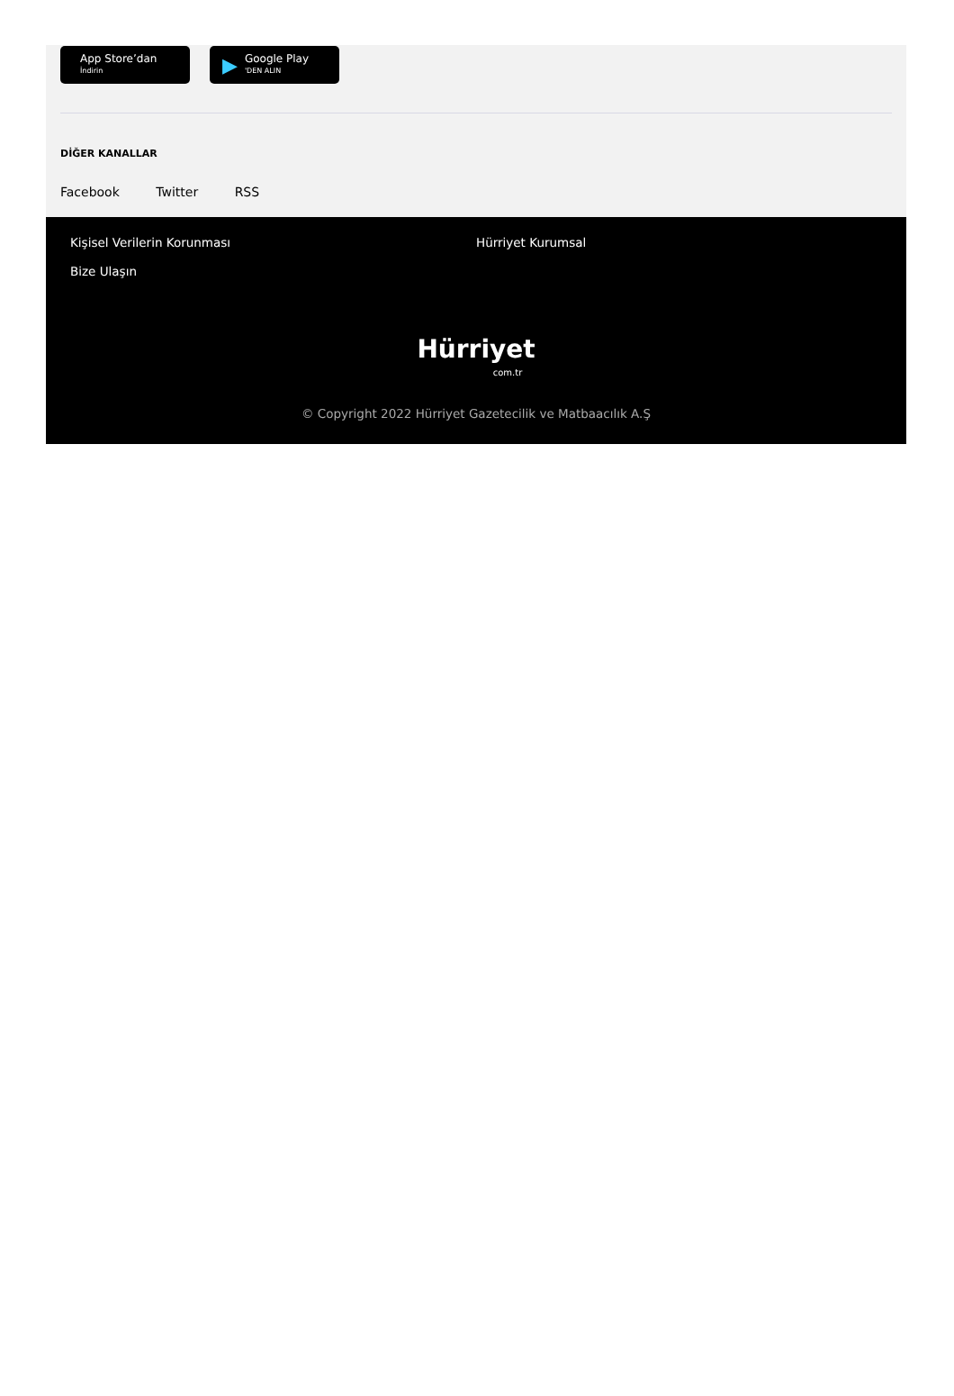App Store’dan
İndirin
▶
Google Play
'DEN ALIN
DİĞER KANALLAR
Facebook Twitter RSS
Kişisel Verilerin Korunması
Bize Ulaşın
Hürriyet Kurumsal
Hürriyet
com.tr
© Copyright 2022 Hürriyet Gazetecilik ve Matbaacılık A.Ş